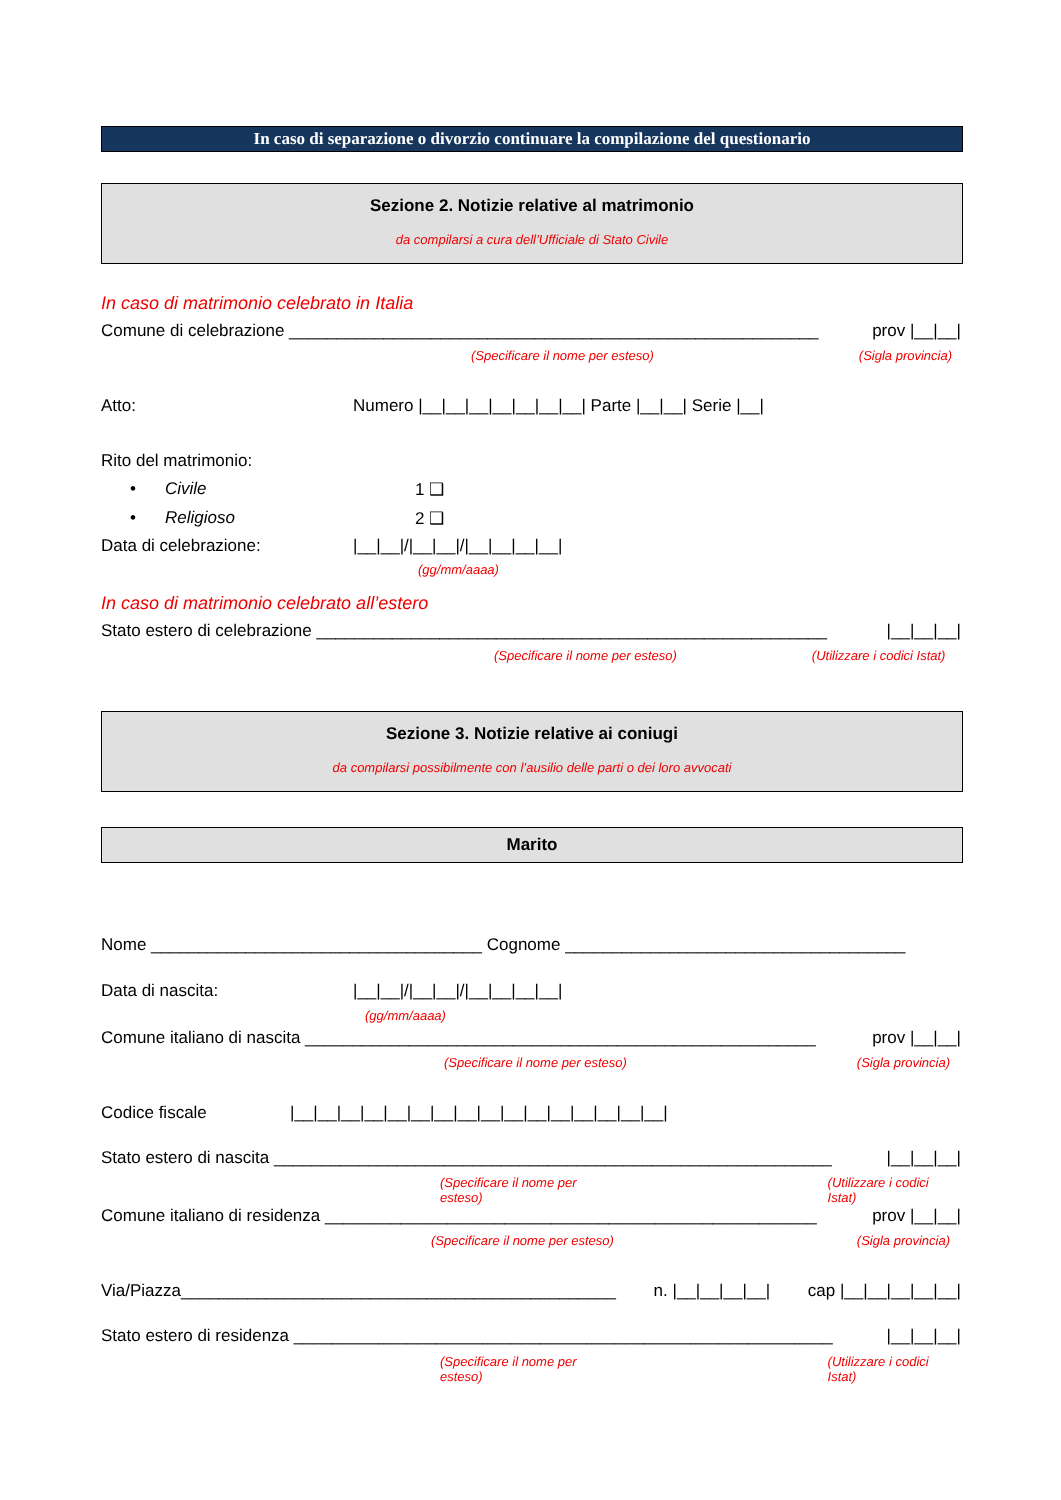In caso di separazione o divorzio continuare la compilazione del questionario
Sezione 2. Notizie relative al matrimonio
da compilarsi a cura dell’Ufficiale di Stato Civile
In caso di matrimonio celebrato in Italia
Comune di celebrazione ________________________________________________________ prov |__|__|
(Specificare il nome per esteso) (Sigla provincia)
Atto: Numero |__|__|__|__|__|__|__| Parte |__|__| Serie |__|
Rito del matrimonio:
• Civile 1 ❑
• Religioso 2 ❑
Data di celebrazione: |__|__|/|__|__|/|__|__|__|__|
(gg/mm/aaaa)
In caso di matrimonio celebrato all’estero
Stato estero di celebrazione ______________________________________________________ |__|__|__|
(Specificare il nome per esteso) (Utilizzare i codici Istat)
Sezione 3. Notizie relative ai coniugi
da compilarsi possibilmente con l’ausilio delle parti o dei loro avvocati
Marito
Nome ___________________________________ Cognome ____________________________________
Data di nascita: |__|__|/|__|__|/|__|__|__|__|
(gg/mm/aaaa)
Comune italiano di nascita ______________________________________________________ prov |__|__|
(Specificare il nome per esteso) (Sigla provincia)
Codice fiscale |__|__|__|__|__|__|__|__|__|__|__|__|__|__|__|__|
Stato estero di nascita ___________________________________________________________ |__|__|__|
(Specificare il nome per esteso) (Utilizzare i codici Istat)
Comune italiano di residenza ____________________________________________________ prov |__|__|
(Specificare il nome per esteso) (Sigla provincia)
Via/Piazza______________________________________________ n. |__|__|__|__| cap |__|__|__|__|__|
Stato estero di residenza _________________________________________________________ |__|__|__|
(Specificare il nome per esteso) (Utilizzare i codici Istat)